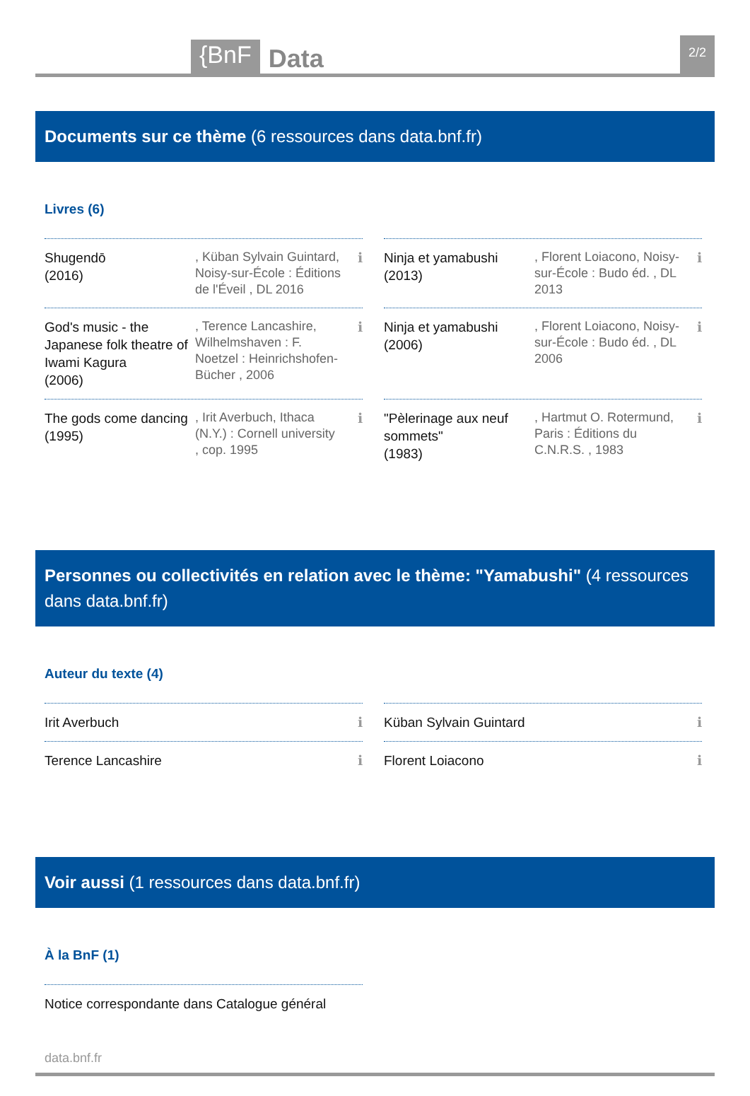{BnF
Data
2/2
Documents sur ce thème (6 ressources dans data.bnf.fr)
Livres (6)
Shugendō
(2016)
, Küban Sylvain Guintard, Noisy-sur-École : Éditions de l'Éveil , DL 2016
ℹ
Ninja et yamabushi
(2013)
, Florent Loiacono, Noisy-sur-École : Budo éd. , DL 2013
ℹ
God's music - the Japanese folk theatre of Iwami Kagura
(2006)
, Terence Lancashire, Wilhelmshaven : F. Noetzel : Heinrichshofen-Bücher , 2006
ℹ
Ninja et yamabushi
(2006)
, Florent Loiacono, Noisy-sur-École : Budo éd. , DL 2006
ℹ
The gods come dancing
(1995)
, Irit Averbuch, Ithaca (N.Y.) : Cornell university , cop. 1995
ℹ
"Pèlerinage aux neuf sommets"
(1983)
, Hartmut O. Rotermund, Paris : Éditions du C.N.R.S. , 1983
ℹ
Personnes ou collectivités en relation avec le thème: "Yamabushi" (4 ressources dans data.bnf.fr)
Auteur du texte (4)
Irit Averbuch ℹ
Küban Sylvain Guintard
ℹ
Terence Lancashire ℹ
Florent Loiacono ℹ
Voir aussi (1 ressources dans data.bnf.fr)
À la BnF (1)
Notice correspondante dans Catalogue général
data.bnf.fr